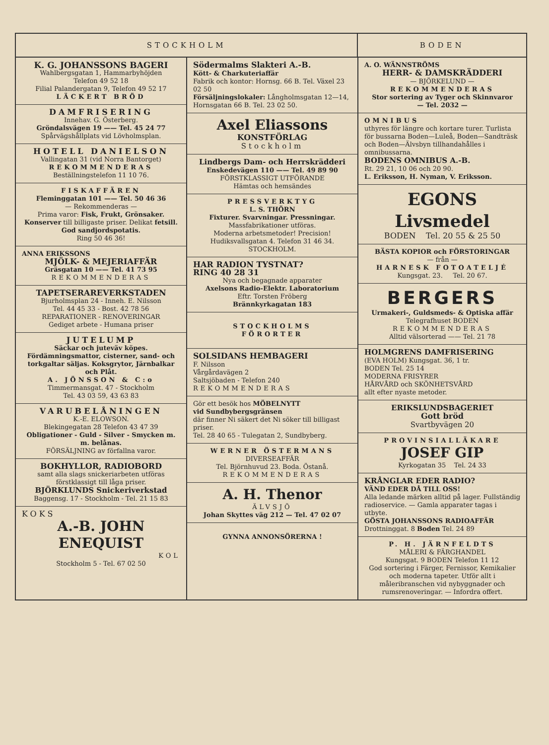STOCKHOLM BODEN
K. G. JOHANSSONS BAGERI
Wahlbergsgatan 1, Hammarbyhöjden
Telefon 49 52 18
Filial Palandergatan 9, Telefon 49 52 17
LÄCKERT BRÖD
DAMFRISERING
Innehav. G. Österberg.
Gröndalsvägen 19 —— Tel. 45 24 77
Spårvägshållplats vid Lövholmsplan.
HOTELL DANIELSON
Vallingatan 31 (vid Norra Bantorget)
REKOMMENDERAS
Beställningstelefon 11 10 76.
FISKAFFÄREN
Fleminggatan 101 —— Tel. 50 46 36
— Rekommenderas —
Prima varor: Fisk, Frukt, Grönsaker. Konserver till billigaste priser. Delikat fetsill. God sandjordspotatis.
Ring 50 46 36!
ANNA ERIKSSONS
MJÖLK- & MEJERIAFFÄR
Gräsgatan 10 —— Tel. 41 73 95
REKOMMENDERAS
TAPETSERAREVERKSTADEN
Bjurholmsplan 24 - Inneh. E. Nilsson
Tel. 44 45 33 - Bost. 42 78 56
REPARATIONER - RENOVERINGAR
Gediget arbete - Humana priser
JUTELUMP
Säckar och juteväv köpes. Fördämningsmattor, cisterner, sand- och torkgaltar säljas. Koksgrytor, Järnbalkar och Plåt.
A. JÖNSSON & C:o
Timmermansgat. 47 - Stockholm
Tel. 43 03 59, 43 63 83
VARUBELÅNINGEN
K.-E. ELOWSON.
Blekingegatan 28 Telefon 43 47 39
Obligationer - Guld - Silver - Smycken m. m. belånas.
FÖRSÄLJNING av förfallna varor.
BOKHYLLOR, RADIOBORD
samt alla slags snickeriarbeten utföras förstklassigt till låga priser.
BJÖRKLUNDS Snickeriverkstad
Baggensg. 17 - Stockholm - Tel. 21 15 83
KOKS
A.-B. JOHN ENEQUIST
KOL
Stockholm 5 - Tel. 67 02 50
Södermalms Slakteri A.-B.
Kött- & Charkuteriaffär
Fabrik och kontor: Hornsg. 66 B. Tel. Växel 23 02 50
Försäljningslokaler: Långholmsgatan 12—14, Hornsgatan 66 B. Tel. 23 02 50.
Axel Eliassons
KONSTFÖRLAG
Stockholm
Lindbergs Dam- och Herrskrädderi
Enskedevägen 110 —— Tel. 49 89 90
FÖRSTKLASSIGT UTFÖRANDE
Hämtas och hemsändes
PRESSVERKTYG
L. S. THÖRN
Fixturer. Svarvningar. Pressningar.
Massfabrikationer utföras.
Moderna arbetsmetoder! Precision!
Hudiksvallsgatan 4. Telefon 31 46 34.
STOCKHOLM.
HAR RADION TYSTNAT?
RING 40 28 31
Nya och begagnade apparater
Axelsons Radio-Elektr. Laboratorium
Eftr. Torsten Fröberg
Brännkyrkagatan 183
STOCKHOLMS
FÖRORTER
SOLSIDANS HEMBAGERI
F. Nilsson
Vårgårdavägen 2
Saltsjöbaden - Telefon 240
REKOMMENDERAS
Gör ett besök hos MÖBELNYTT
vid Sundbybergsgränsen
där finner Ni säkert det Ni söker till billigast priser.
Tel. 28 40 65 - Tulegatan 2, Sundbyberg.
WERNER ÖSTERMANS
DIVERSEAFFÄR
Tel. Björnhuvud 23. Boda. Östanå.
REKOMMENDERAS
A. H. Thenor
ÄLVSJÖ
Johan Skyttes väg 212 — Tel. 47 02 07
GYNNA ANNONSÖRERNA !
A. O. WÄNNSTRÖMS
HERR- & DAMSKRÄDDERI
— BJÖRKELUND —
REKOMMENDERAS
Stor sortering av Tyger och Skinnvaror
— Tel. 2032 —
OMNIBUS
uthyres för längre och kortare turer. Turlista för bussarna Boden—Luleå, Boden—Sandträsk och Boden—Älvsbyn tillhandahålles i omnibussarna.
BODENS OMNIBUS A.-B.
Rt. 29 21, 10 06 och 20 90.
L. Eriksson, H. Nyman, V. Eriksson.
EGONS Livsmedel
BODEN Tel. 20 55 & 25 50
BÄSTA KOPIOR och FÖRSTORINGAR
— från —
HARNESK FOTOATELJÉ
Kungsgat. 23. Tel. 20 67.
BERGERS
Urmakeri-, Guldsmeds- & Optiska affär
Telegrafhuset BODEN
REKOMMENDERAS
Alltid välsorterad —— Tel. 21 78
HOLMGRENS DAMFRISERING
(EVA HOLM) Kungsgat. 36, 1 tr.
BODEN Tel. 25 14
MODERNA FRISYRER
HÅRVÅRD och SKÖNHETSVÅRD
allt efter nyaste metoder.
ERIKSLUNDSBAGERIET
Gott bröd
Svartbyvägen 20
PROVINSIALLÄKARE
JOSEF GIP
Kyrkogatan 35 Tel. 24 33
KRÅNGLAR EDER RADIO?
VÄND EDER DÅ TILL OSS!
Alla ledande märken alltid på lager. Fullständig radioservice. — Gamla apparater tagas i utbyte.
GÖSTA JOHANSSONS RADIOAFFÄR
Drottninggat. 8 Boden Tel. 24 89
P. H. JÄRNFELDTS
MÅLERI & FÄRGHANDEL
Kungsgat. 9 BODEN Telefon 11 12
God sortering i Färger, Fernissor, Kemikalier och moderna tapeter. Utför allt i måleribranschen vid nybyggnader och rumsrenoveringar. — Infordra offert.